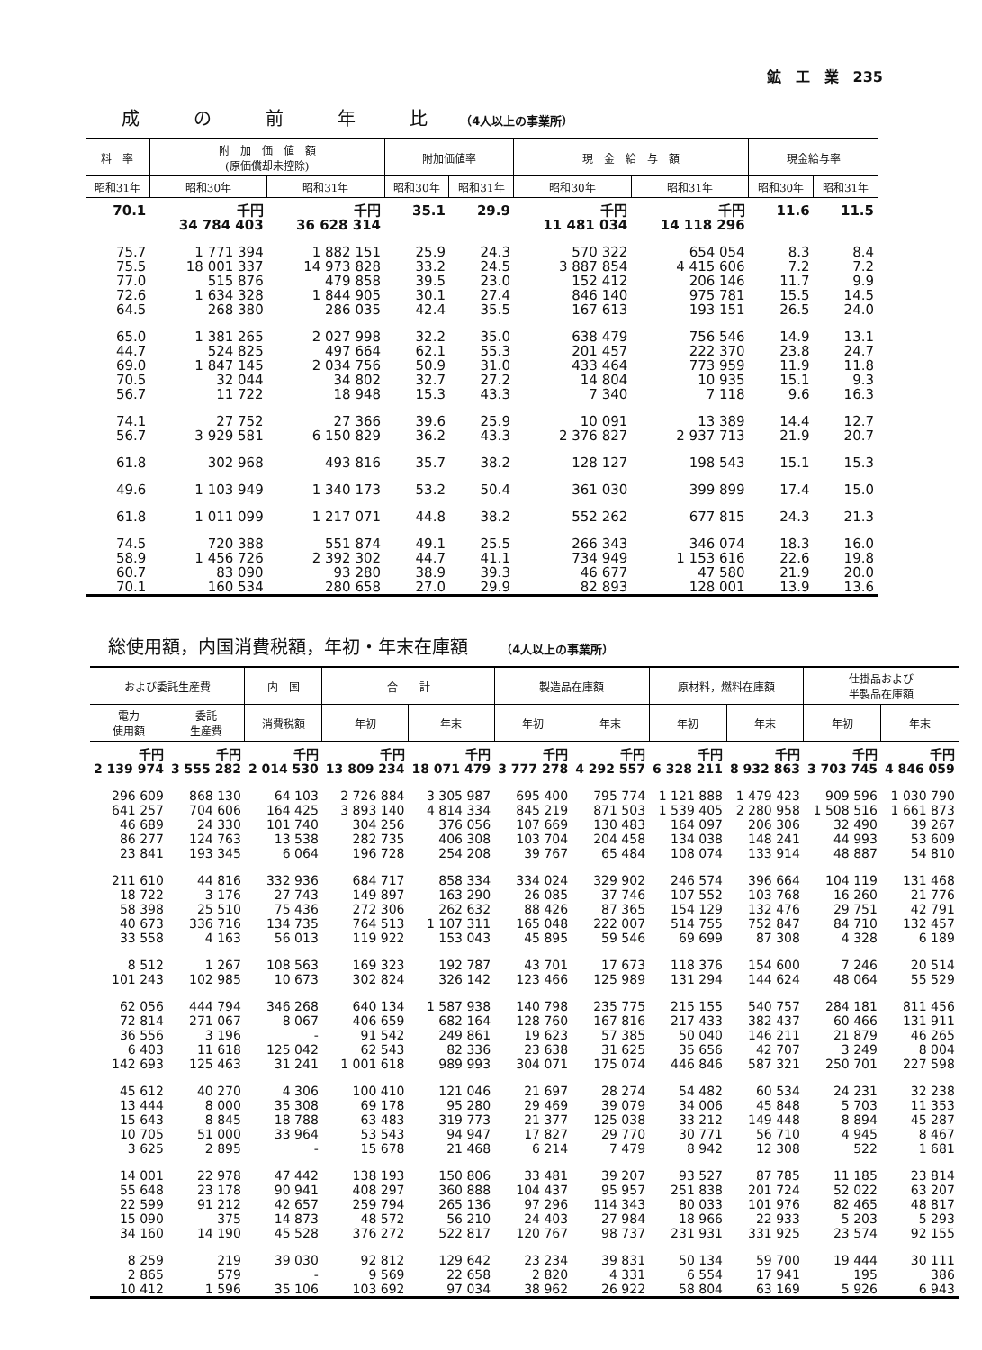鉱　工　業　235
成　　　の　　　前　　　年　　　比 （4人以上の事業所）
| 料 率 | 附 加 価 値 額 (原価償却未控除) | | 附加価値率 | | 現 金 給 与 額 | | 現金給与率 | |
| --- | --- | --- | --- | --- | --- | --- | --- | --- |
| 昭和31年 | 昭和30年 | 昭和31年 | 昭和30年 | 昭和31年 | 昭和30年 | 昭和31年 | 昭和30年 | 昭和31年 |
| 70.1 | 千円 34 784 403 | 千円 36 628 314 | 35.1 | 29.9 | 千円 11 481 034 | 千円 14 118 296 | 11.6 | 11.5 |
| 75.7 75.5 77.0 72.6 64.5 | 1 771 394 18 001 337 515 876 1 634 328 268 380 | 1 882 151 14 973 828 479 858 1 844 905 286 035 | 25.9 33.2 39.5 30.1 42.4 | 24.3 24.5 23.0 27.4 35.5 | 570 322 3 887 854 152 412 846 140 167 613 | 654 054 4 415 606 206 146 975 781 193 151 | 8.3 7.2 11.7 15.5 26.5 | 8.4 7.2 9.9 14.5 24.0 |
| 65.0 44.7 69.0 70.5 56.7 | 1 381 265 524 825 1 847 145 32 044 11 722 | 2 027 998 497 664 2 034 756 34 802 18 948 | 32.2 62.1 50.9 32.7 15.3 | 35.0 55.3 31.0 27.2 43.3 | 638 479 201 457 433 464 14 804 7 340 | 756 546 222 370 773 959 10 935 7 118 | 14.9 23.8 11.9 15.1 9.6 | 13.1 24.7 11.8 9.3 16.3 |
| 74.1 56.7 | 27 752 3 929 581 | 27 366 6 150 829 | 39.6 36.2 | 25.9 43.3 | 10 091 2 376 827 | 13 389 2 937 713 | 14.4 21.9 | 12.7 20.7 |
| 61.8 | 302 968 | 493 816 | 35.7 | 38.2 | 128 127 | 198 543 | 15.1 | 15.3 |
| 49.6 | 1 103 949 | 1 340 173 | 53.2 | 50.4 | 361 030 | 399 899 | 17.4 | 15.0 |
| 61.8 | 1 011 099 | 1 217 071 | 44.8 | 38.2 | 552 262 | 677 815 | 24.3 | 21.3 |
| 74.5 58.9 60.7 70.1 | 720 388 1 456 726 83 090 160 534 | 551 874 2 392 302 93 280 280 658 | 49.1 44.7 38.9 27.0 | 25.5 41.1 39.3 29.9 | 266 343 734 949 46 677 82 893 | 346 074 1 153 616 47 580 128 001 | 18.3 22.6 21.9 13.9 | 16.0 19.8 20.0 13.6 |
総使用額，内国消費税額，年初・年末在庫額 （4人以上の事業所）
| および委託生産費 | | 内 国 | 合 計 | | 製造品在庫額 | | 原材料，燃料在庫額 | | 仕掛品および 半製品在庫額 | |
| --- | --- | --- | --- | --- | --- | --- | --- | --- | --- | --- |
| 電力 使用額 | 委託 生産費 | 消費税額 | 年初 | 年末 | 年初 | 年末 | 年初 | 年末 | 年初 | 年末 |
| 千円 2 139 974 | 千円 3 555 282 | 千円 2 014 530 | 千円 13 809 234 | 千円 18 071 479 | 千円 3 777 278 | 千円 4 292 557 | 千円 6 328 211 | 千円 8 932 863 | 千円 3 703 745 | 千円 4 846 059 |
| 296 609 641 257 46 689 86 277 23 841 | 868 130 704 606 24 330 124 763 193 345 | 64 103 164 425 101 740 13 538 6 064 | 2 726 884 3 893 140 304 256 282 735 196 728 | 3 305 987 4 814 334 376 056 406 308 254 208 | 695 400 845 219 107 669 103 704 39 767 | 795 774 871 503 130 483 204 458 65 484 | 1 121 888 1 539 405 164 097 134 038 108 074 | 1 479 423 2 280 958 206 306 148 241 133 914 | 909 596 1 508 516 32 490 44 993 48 887 | 1 030 790 1 661 873 39 267 53 609 54 810 |
| 211 610 18 722 58 398 40 673 33 558 | 44 816 3 176 25 510 336 716 4 163 | 332 936 27 743 75 436 134 735 56 013 | 684 717 149 897 272 306 764 513 119 922 | 858 334 163 290 262 632 1 107 311 153 043 | 334 024 26 085 88 426 165 048 45 895 | 329 902 37 746 87 365 222 007 59 546 | 246 574 107 552 154 129 514 755 69 699 | 396 664 103 768 132 476 752 847 87 308 | 104 119 16 260 29 751 84 710 4 328 | 131 468 21 776 42 791 132 457 6 189 |
| 8 512 101 243 | 1 267 102 985 | 108 563 10 673 | 169 323 302 824 | 192 787 326 142 | 43 701 123 466 | 17 673 125 989 | 118 376 131 294 | 154 600 144 624 | 7 246 48 064 | 20 514 55 529 |
| 62 056 72 814 36 556 6 403 142 693 | 444 794 271 067 3 196 11 618 125 463 | 346 268 8 067 - 125 042 31 241 | 640 134 406 659 91 542 62 543 1 001 618 | 1 587 938 682 164 249 861 82 336 989 993 | 140 798 128 760 19 623 23 638 304 071 | 235 775 167 816 57 385 31 625 175 074 | 215 155 217 433 50 040 35 656 446 846 | 540 757 382 437 146 211 42 707 587 321 | 284 181 60 466 21 879 3 249 250 701 | 811 456 131 911 46 265 8 004 227 598 |
| 45 612 13 444 15 643 10 705 3 625 | 40 270 8 000 8 845 51 000 2 895 | 4 306 35 308 18 788 33 964 - | 100 410 69 178 63 483 53 543 15 678 | 121 046 95 280 319 773 94 947 21 468 | 21 697 29 469 21 377 17 827 6 214 | 28 274 39 079 125 038 29 770 7 479 | 54 482 34 006 33 212 30 771 8 942 | 60 534 45 848 149 448 56 710 12 308 | 24 231 5 703 8 894 4 945 522 | 32 238 11 353 45 287 8 467 1 681 |
| 14 001 55 648 22 599 15 090 34 160 | 22 978 23 178 91 212 375 14 190 | 47 442 90 941 42 657 14 873 45 528 | 138 193 408 297 259 794 48 572 376 272 | 150 806 360 888 265 136 56 210 522 817 | 33 481 104 437 97 296 24 403 120 767 | 39 207 95 957 114 343 27 984 98 737 | 93 527 251 838 80 033 18 966 231 931 | 87 785 201 724 101 976 22 933 331 925 | 11 185 52 022 82 465 5 203 23 574 | 23 814 63 207 48 817 5 293 92 155 |
| 8 259 2 865 10 412 | 219 579 1 596 | 39 030 - 35 106 | 92 812 9 569 103 692 | 129 642 22 658 97 034 | 23 234 2 820 38 962 | 39 831 4 331 26 922 | 50 134 6 554 58 804 | 59 700 17 941 63 169 | 19 444 195 5 926 | 30 111 386 6 943 |